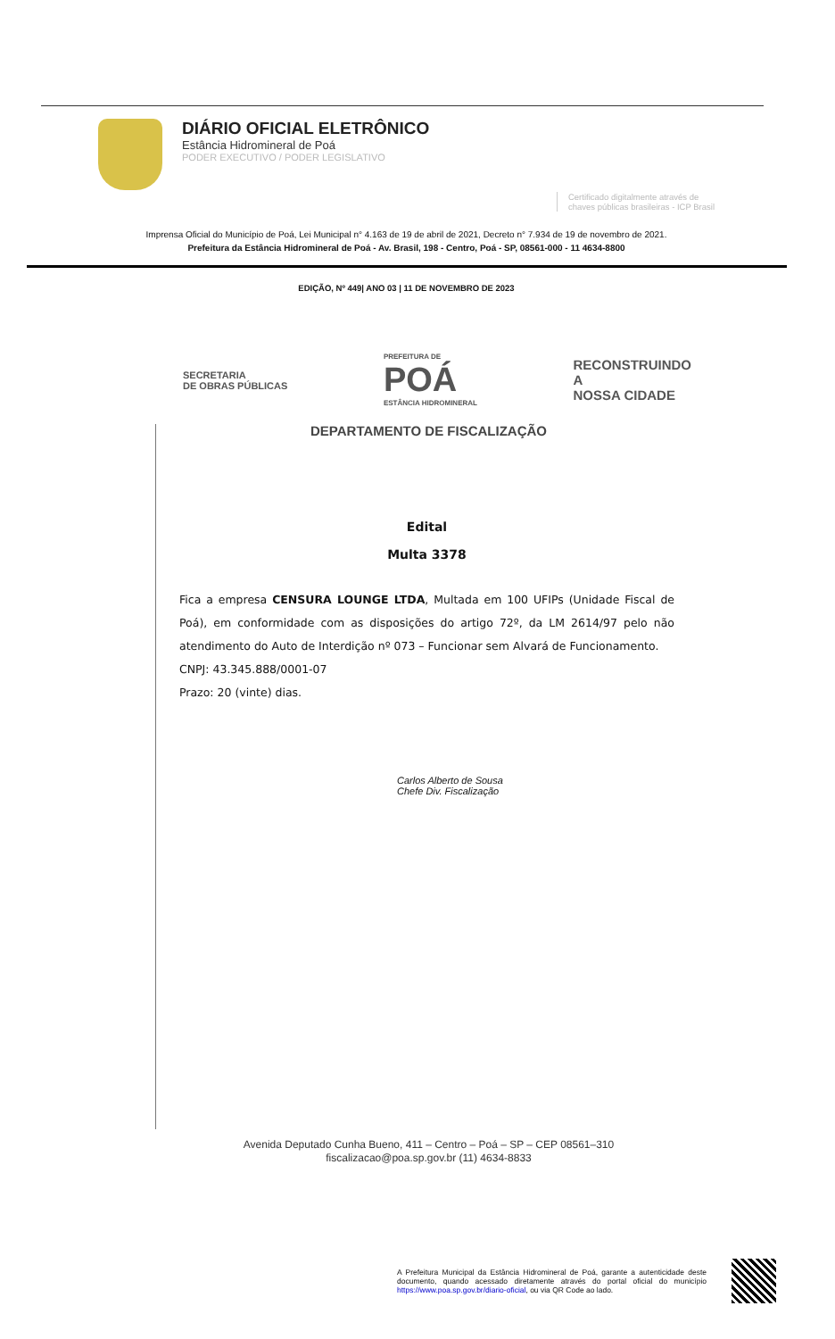DIÁRIO OFICIAL ELETRÔNICO
Estância Hidromineral de Poá
PODER EXECUTIVO / PODER LEGISLATIVO
Certificado digitalmente através de
chaves públicas brasileiras - ICP Brasil
Imprensa Oficial do Município de Poá, Lei Municipal n° 4.163 de 19 de abril de 2021, Decreto n° 7.934 de 19 de novembro de 2021.
Prefeitura da Estância Hidromineral de Poá - Av. Brasil, 198 - Centro, Poá - SP, 08561-000 - 11 4634-8800
EDIÇÃO, Nº 449| ANO 03 | 11 DE NOVEMBRO DE 2023
SECRETARIA
DE OBRAS PÚBLICAS
PREFEITURA DE
POÁ
ESTÂNCIA HIDROMINERAL
RECONSTRUINDO
A
NOSSA CIDADE
DEPARTAMENTO DE FISCALIZAÇÃO
Edital
Multa 3378
Fica a empresa CENSURA LOUNGE LTDA, Multada em 100 UFIPs (Unidade Fiscal de Poá), em conformidade com as disposições do artigo 72º, da LM 2614/97 pelo não atendimento do Auto de Interdição nº 073 – Funcionar sem Alvará de Funcionamento.
CNPJ: 43.345.888/0001-07
Prazo: 20 (vinte) dias.
Carlos Alberto de Sousa
Chefe Div. Fiscalização
Avenida Deputado Cunha Bueno, 411 – Centro – Poá – SP – CEP 08561–310
fiscalizacao@poa.sp.gov.br (11) 4634-8833
A Prefeitura Municipal da Estância Hidromineral de Poá, garante a autenticidade deste documento, quando acessado diretamente através do portal oficial do município https://www.poa.sp.gov.br/diario-oficial, ou via QR Code ao lado.